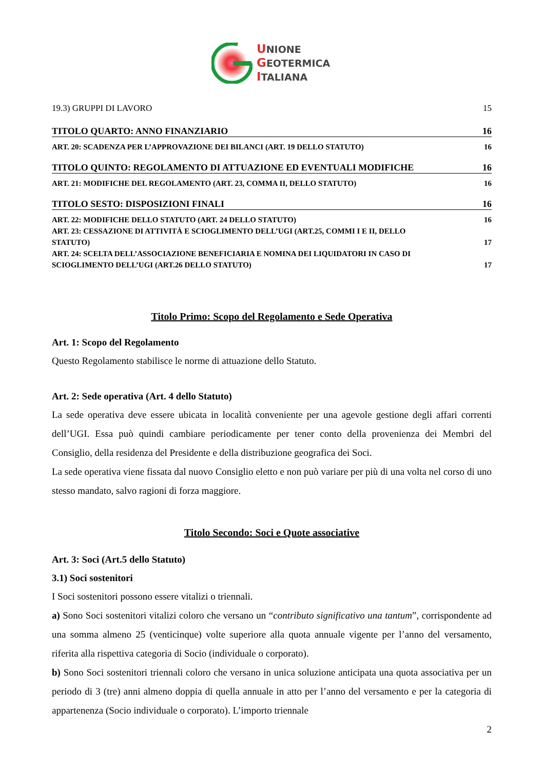UNIONE
GEOTERMICA
ITALIANA
19.3) GRUPPI DI LAVORO 15
TITOLO QUARTO: ANNO FINANZIARIO 16
ART. 20: SCADENZA PER L’APPROVAZIONE DEI BILANCI (ART. 19 DELLO STATUTO) 16
TITOLO QUINTO: REGOLAMENTO DI ATTUAZIONE ED EVENTUALI MODIFICHE 16
ART. 21: MODIFICHE DEL REGOLAMENTO (ART. 23, COMMA II, DELLO STATUTO) 16
TITOLO SESTO: DISPOSIZIONI FINALI 16
ART. 22: MODIFICHE DELLO STATUTO (ART. 24 DELLO STATUTO) 16
ART. 23: CESSAZIONE DI ATTIVITÀ E SCIOGLIMENTO DELL’UGI (ART.25, COMMI I E II, DELLO
STATUTO) 17
ART. 24: SCELTA DELL’ASSOCIAZIONE BENEFICIARIA E NOMINA DEI LIQUIDATORI IN CASO DI
SCIOGLIMENTO DELL’UGI (ART.26 DELLO STATUTO) 17
Titolo Primo: Scopo del Regolamento e Sede Operativa
Art. 1: Scopo del Regolamento
Questo Regolamento stabilisce le norme di attuazione dello Statuto.
Art. 2: Sede operativa (Art. 4 dello Statuto)
La sede operativa deve essere ubicata in località conveniente per una agevole gestione degli affari correnti dell’UGI. Essa può quindi cambiare periodicamente per tener conto della provenienza dei Membri del Consiglio, della residenza del Presidente e della distribuzione geografica dei Soci.
La sede operativa viene fissata dal nuovo Consiglio eletto e non può variare per più di una volta nel corso di uno stesso mandato, salvo ragioni di forza maggiore.
Titolo Secondo: Soci e Quote associative
Art. 3: Soci (Art.5 dello Statuto)
3.1) Soci sostenitori
I Soci sostenitori possono essere vitalizi o triennali.
a) Sono Soci sostenitori vitalizi coloro che versano un “contributo significativo una tantum”, corrispondente ad una somma almeno 25 (venticinque) volte superiore alla quota annuale vigente per l’anno del versamento, riferita alla rispettiva categoria di Socio (individuale o corporato).
b) Sono Soci sostenitori triennali coloro che versano in unica soluzione anticipata una quota associativa per un periodo di 3 (tre) anni almeno doppia di quella annuale in atto per l’anno del versamento e per la categoria di appartenenza (Socio individuale o corporato). L’importo triennale
2